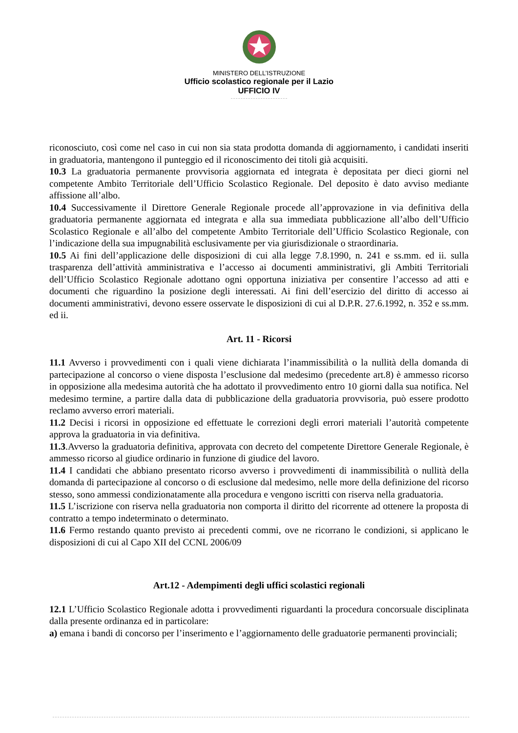MINISTERO DELL’ISTRUZIONE
Ufficio scolastico regionale per il Lazio
UFFICIO IV
riconosciuto, così come nel caso in cui non sia stata prodotta domanda di aggiornamento, i candidati inseriti in graduatoria, mantengono il punteggio ed il riconoscimento dei titoli già acquisiti.
10.3 La graduatoria permanente provvisoria aggiornata ed integrata è depositata per dieci giorni nel competente Ambito Territoriale dell’Ufficio Scolastico Regionale. Del deposito è dato avviso mediante affissione all’albo.
10.4 Successivamente il Direttore Generale Regionale procede all’approvazione in via definitiva della graduatoria permanente aggiornata ed integrata e alla sua immediata pubblicazione all’albo dell’Ufficio Scolastico Regionale e all’albo del competente Ambito Territoriale dell’Ufficio Scolastico Regionale, con l’indicazione della sua impugnabilità esclusivamente per via giurisdizionale o straordinaria.
10.5 Ai fini dell’applicazione delle disposizioni di cui alla legge 7.8.1990, n. 241 e ss.mm. ed ii. sulla trasparenza dell’attività amministrativa e l’accesso ai documenti amministrativi, gli Ambiti Territoriali dell’Ufficio Scolastico Regionale adottano ogni opportuna iniziativa per consentire l’accesso ad atti e documenti che riguardino la posizione degli interessati. Ai fini dell’esercizio del diritto di accesso ai documenti amministrativi, devono essere osservate le disposizioni di cui al D.P.R. 27.6.1992, n. 352 e ss.mm. ed ii.
Art. 11 - Ricorsi
11.1 Avverso i provvedimenti con i quali viene dichiarata l’inammissibilità o la nullità della domanda di partecipazione al concorso o viene disposta l’esclusione dal medesimo (precedente art.8) è ammesso ricorso in opposizione alla medesima autorità che ha adottato il provvedimento entro 10 giorni dalla sua notifica. Nel medesimo termine, a partire dalla data di pubblicazione della graduatoria provvisoria, può essere prodotto reclamo avverso errori materiali.
11.2 Decisi i ricorsi in opposizione ed effettuate le correzioni degli errori materiali l’autorità competente approva la graduatoria in via definitiva.
11.3.Avverso la graduatoria definitiva, approvata con decreto del competente Direttore Generale Regionale, è ammesso ricorso al giudice ordinario in funzione di giudice del lavoro.
11.4 I candidati che abbiano presentato ricorso avverso i provvedimenti di inammissibilità o nullità della domanda di partecipazione al concorso o di esclusione dal medesimo, nelle more della definizione del ricorso stesso, sono ammessi condizionatamente alla procedura e vengono iscritti con riserva nella graduatoria.
11.5 L’iscrizione con riserva nella graduatoria non comporta il diritto del ricorrente ad ottenere la proposta di contratto a tempo indeterminato o determinato.
11.6 Fermo restando quanto previsto ai precedenti commi, ove ne ricorrano le condizioni, si applicano le disposizioni di cui al Capo XII del CCNL 2006/09
Art.12 - Adempimenti degli uffici scolastici regionali
12.1 L’Ufficio Scolastico Regionale adotta i provvedimenti riguardanti la procedura concorsuale disciplinata dalla presente ordinanza ed in particolare:
a) emana i bandi di concorso per l’inserimento e l’aggiornamento delle graduatorie permanenti provinciali;